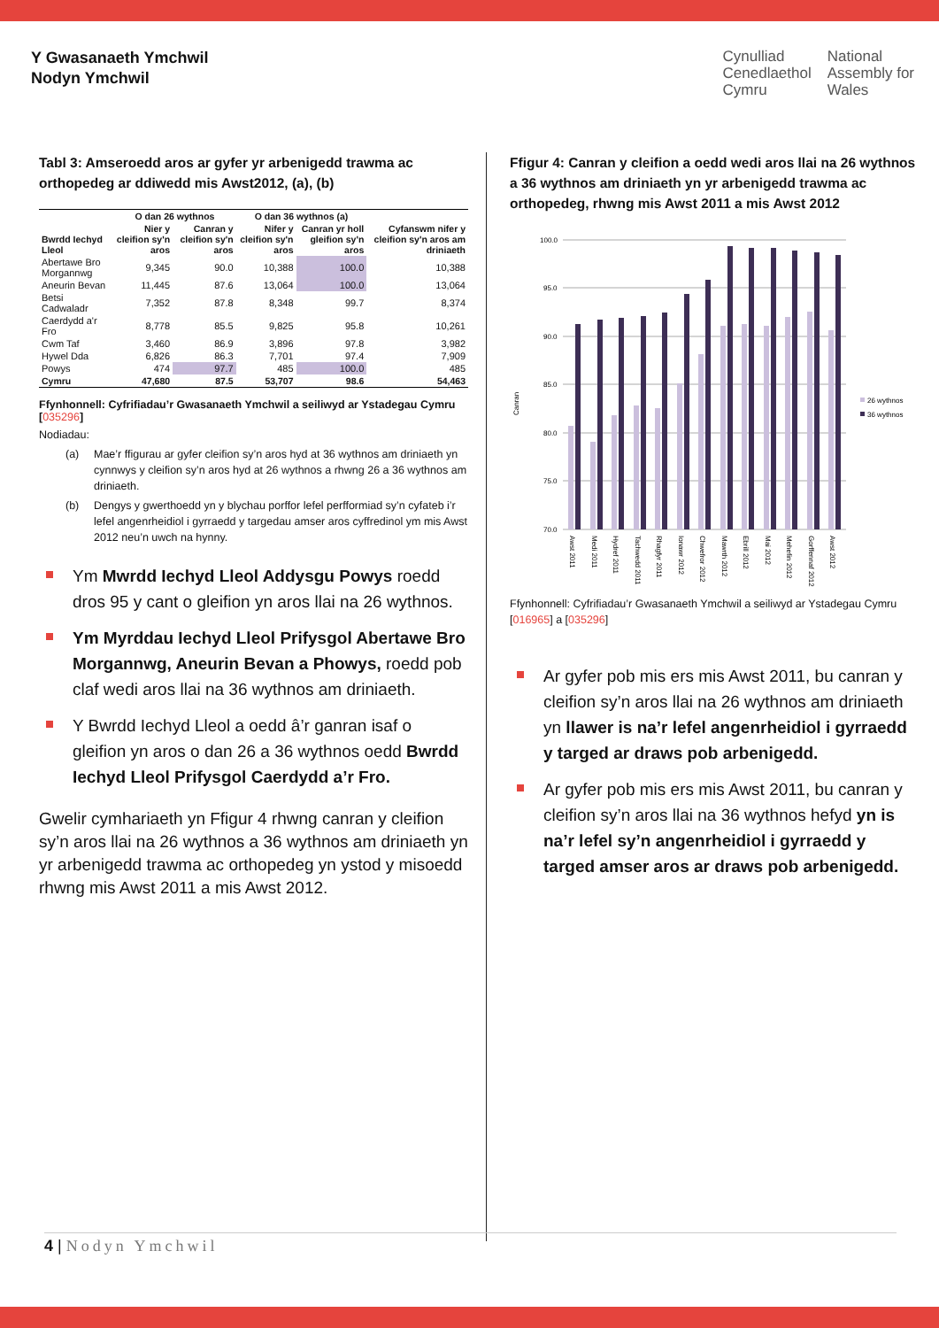Y Gwasanaeth Ymchwil
Nodyn Ymchwil
Cynulliad
Cenedlaethol
Cymru
National
Assembly for
Wales
Tabl 3: Amseroedd aros ar gyfer yr arbenigedd trawma ac orthopedeg ar ddiwedd mis Awst2012, (a), (b)
| | O dan 26 wythnos | | O dan 36 wythnos (a) | | Cyfanswm nifer y cleifion sy'n aros am driniaeth |
| --- | --- | --- | --- | --- | --- |
| Bwrdd Iechyd Lleol | Nier y cleifion sy'n aros | Canran y cleifion sy'n aros | Nifer y cleifion sy'n aros | Canran yr holl gleifion sy'n aros | |
| Abertawe Bro Morgannwg | 9,345 | 90.0 | 10,388 | 100.0 | 10,388 |
| Aneurin Bevan | 11,445 | 87.6 | 13,064 | 100.0 | 13,064 |
| Betsi Cadwaladr | 7,352 | 87.8 | 8,348 | 99.7 | 8,374 |
| Caerdydd a'r Fro | 8,778 | 85.5 | 9,825 | 95.8 | 10,261 |
| Cwm Taf | 3,460 | 86.9 | 3,896 | 97.8 | 3,982 |
| Hywel Dda | 6,826 | 86.3 | 7,701 | 97.4 | 7,909 |
| Powys | 474 | 97.7 | 485 | 100.0 | 485 |
| Cymru | 47,680 | 87.5 | 53,707 | 98.6 | 54,463 |
Ffynhonnell: Cyfrifiadau’r Gwasanaeth Ymchwil a seiliwyd ar Ystadegau Cymru [035296]
Nodiadau:
(a) Mae’r ffigurau ar gyfer cleifion sy’n aros hyd at 36 wythnos am driniaeth yn cynnwys y cleifion sy’n aros hyd at 26 wythnos a rhwng 26 a 36 wythnos am driniaeth.
(b) Dengys y gwerthoedd yn y blychau porffor lefel perfformiad sy’n cyfateb i’r lefel angenrheidiol i gyrraedd y targedau amser aros cyffredinol ym mis Awst 2012 neu’n uwch na hynny.
Ym Mwrdd Iechyd Lleol Addysgu Powys roedd dros 95 y cant o gleifion yn aros llai na 26 wythnos.
Ym Myrddau Iechyd Lleol Prifysgol Abertawe Bro Morgannwg, Aneurin Bevan a Phowys, roedd pob claf wedi aros llai na 36 wythnos am driniaeth.
Y Bwrdd Iechyd Lleol a oedd â’r ganran isaf o gleifion yn aros o dan 26 a 36 wythnos oedd Bwrdd Iechyd Lleol Prifysgol Caerdydd a’r Fro.
Gwelir cymhariaeth yn Ffigur 4 rhwng canran y cleifion sy’n aros llai na 26 wythnos a 36 wythnos am driniaeth yn yr arbenigedd trawma ac orthopedeg yn ystod y misoedd rhwng mis Awst 2011 a mis Awst 2012.
Ffigur 4: Canran y cleifion a oedd wedi aros llai na 26 wythnos a 36 wythnos am driniaeth yn yr arbenigedd trawma ac orthopedeg, rhwng mis Awst 2011 a mis Awst 2012
Canran
100.0
95.0
90.0
85.0
80.0
75.0
70.0
26 wythnos
36 wythnos
Awst 2011
Medi 2011
Hydref 2011
Tachwedd 2011
Rhagfyr 2011
Ionawr 2012
Chwefror 2012
Mawrth 2012
Ebrill 2012
Mai 2012
Mehefin 2012
Gorffennaf 2012
Awst 2012
Ffynhonnell: Cyfrifiadau’r Gwasanaeth Ymchwil a seiliwyd ar Ystadegau Cymru [016965] a [035296]
Ar gyfer pob mis ers mis Awst 2011, bu canran y cleifion sy’n aros llai na 26 wythnos am driniaeth yn llawer is na’r lefel angenrheidiol i gyrraedd y targed ar draws pob arbenigedd.
Ar gyfer pob mis ers mis Awst 2011, bu canran y cleifion sy’n aros llai na 36 wythnos hefyd yn is na’r lefel sy’n angenrheidiol i gyrraedd y targed amser aros ar draws pob arbenigedd.
4 | Nodyn Ymchwil